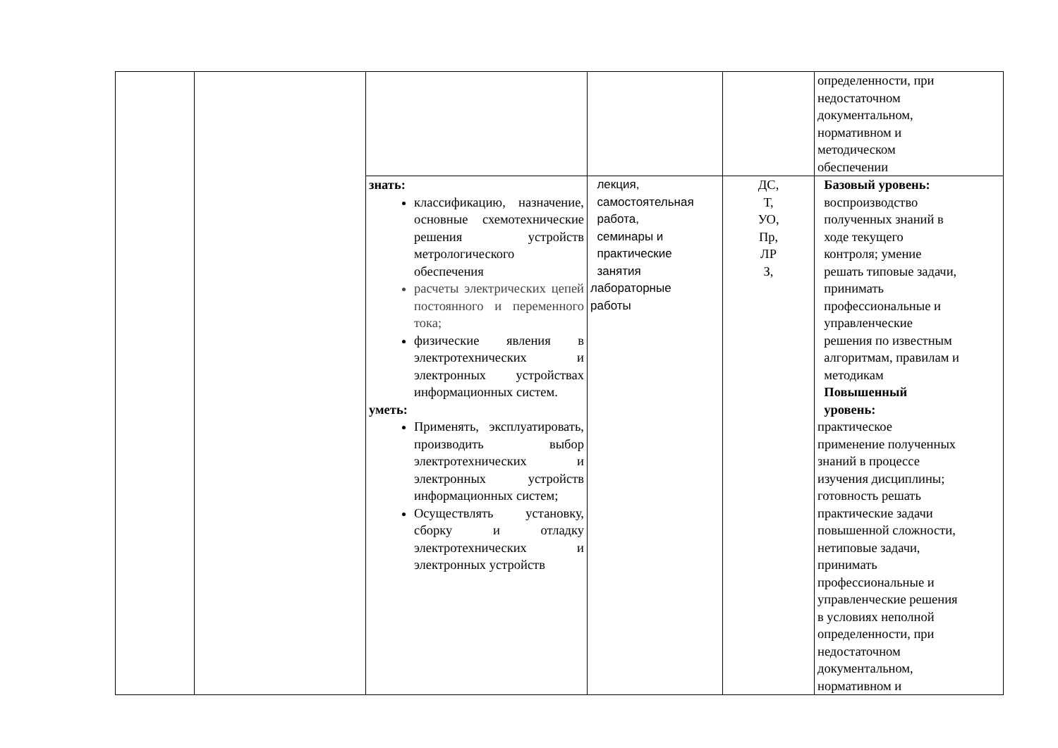| | | | | | определенности, при недостаточном документальном, нормативном и методическом обеспечении |
| | | знать: классификацию, назначение, основные схемотехнические решения устройств метрологического обеспечения расчеты электрических цепей постоянного и переменного тока; физические явления в электротехнических и электронных устройствах информационных систем. уметь: Применять, эксплуатировать, производить выбор электротехнических и электронных устройств информационных систем; Осуществлять установку, сборку и отладку электротехнических и электронных устройств | лекция, самостоятельная работа, семинары и практические занятия лабораторные работы | ДС, Т, УО, Пр, ЛР З, | Базовый уровень: воспроизводство полученных знаний в ходе текущего контроля; умение решать типовые задачи, принимать профессиональные и управленческие решения по известным алгоритмам, правилам и методикам Повышенный уровень: практическое применение полученных знаний в процессе изучения дисциплины; готовность решать практические задачи повышенной сложности, нетиповые задачи, принимать профессиональные и управленческие решения в условиях неполной определенности, при недостаточном документальном, нормативном и |